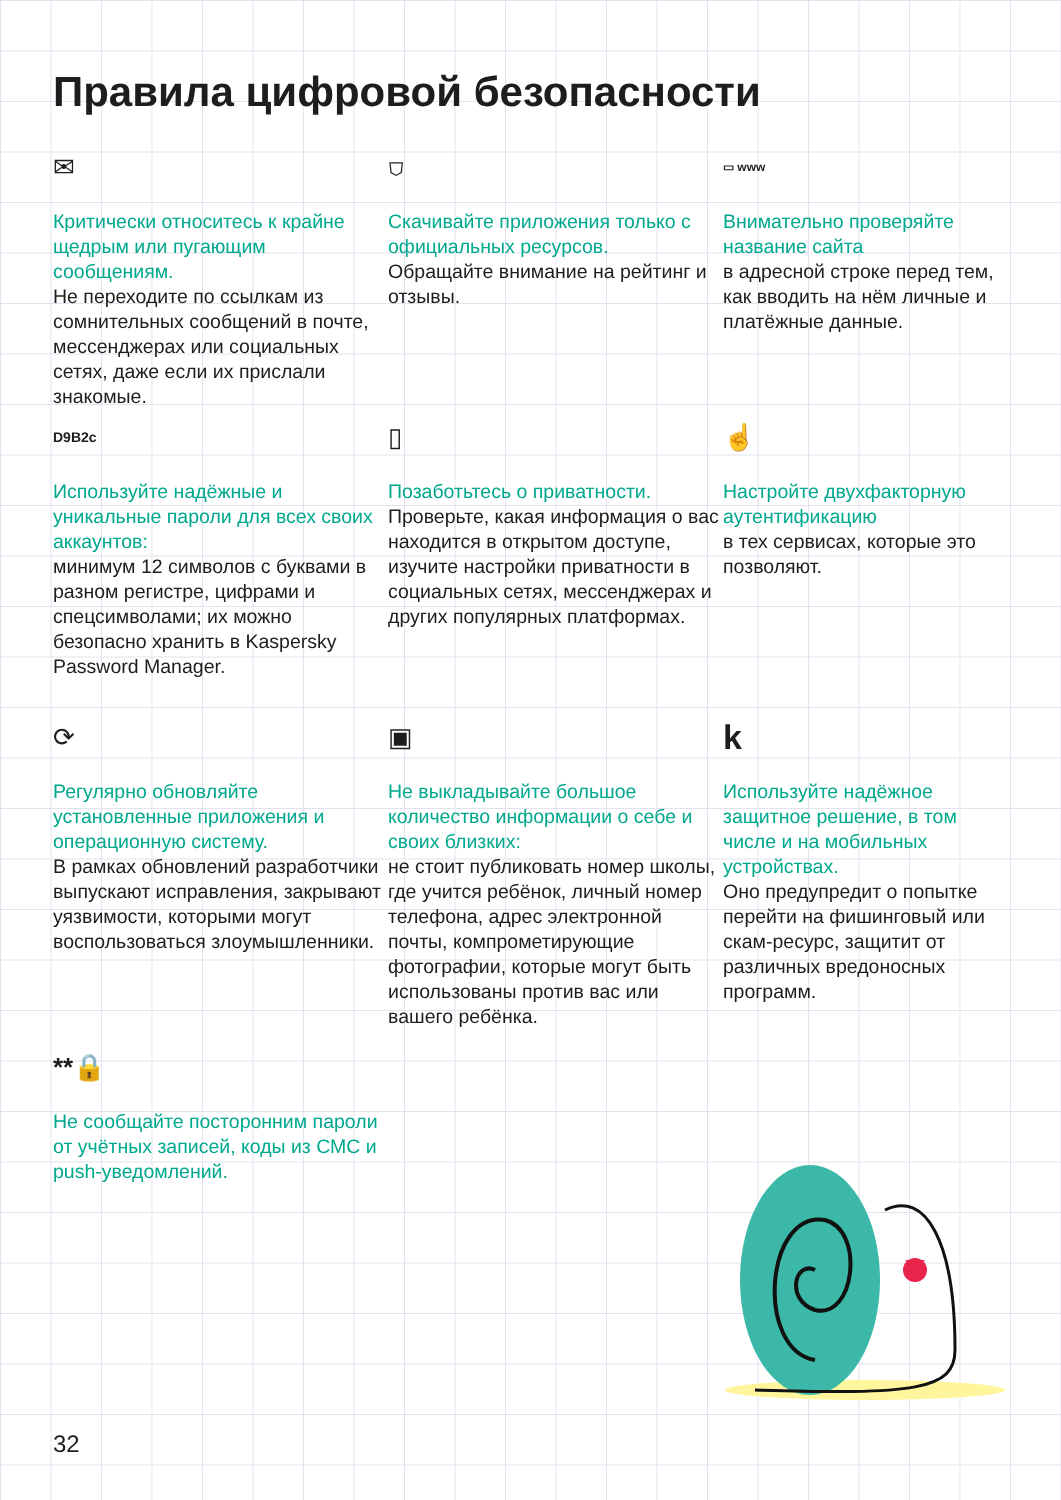Правила цифровой безопасности
✉
Критически относитесь к крайне щедрым или пугающим сообщениям.
Не переходите по ссылкам из сомнительных сообщений в почте, мессенджерах или социальных сетях, даже если их прислали знакомые.
⛉
Скачивайте приложения только с официальных ресурсов.
Обращайте внимание на рейтинг и отзывы.
▭ www
Внимательно проверяйте название сайта
в адресной строке перед тем, как вводить на нём личные и платёжные данные.
D9B2c
Используйте надёжные и уникальные пароли для всех своих аккаунтов:
минимум 12 символов с буквами в разном регистре, цифрами и спецсимволами; их можно безопасно хранить в Kaspersky Password Manager.
▯
Позаботьтесь о приватности.
Проверьте, какая информация о вас находится в открытом доступе, изучите настройки приватности в социальных сетях, мессенджерах и других популярных платформах.
☝
Настройте двухфакторную аутентификацию
в тех сервисах, которые это позволяют.
⟳
Регулярно обновляйте установленные приложения и операционную систему.
В рамках обновлений разработчики выпускают исправления, закрывают уязвимости, которыми могут воспользоваться злоумышленники.
▣
Не выкладывайте большое количество информации о себе и своих близких:
не стоит публиковать номер школы, где учится ребёнок, личный номер телефона, адрес электронной почты, компрометирующие фотографии, которые могут быть использованы против вас или вашего ребёнка.
k
Используйте надёжное защитное решение, в том числе и на мобильных устройствах.
Оно предупредит о попытке перейти на фишинговый или скам-ресурс, защитит от различных вредоносных программ.
**🔒
Не сообщайте посторонним пароли от учётных записей, коды из СМС и push-уведомлений.
32